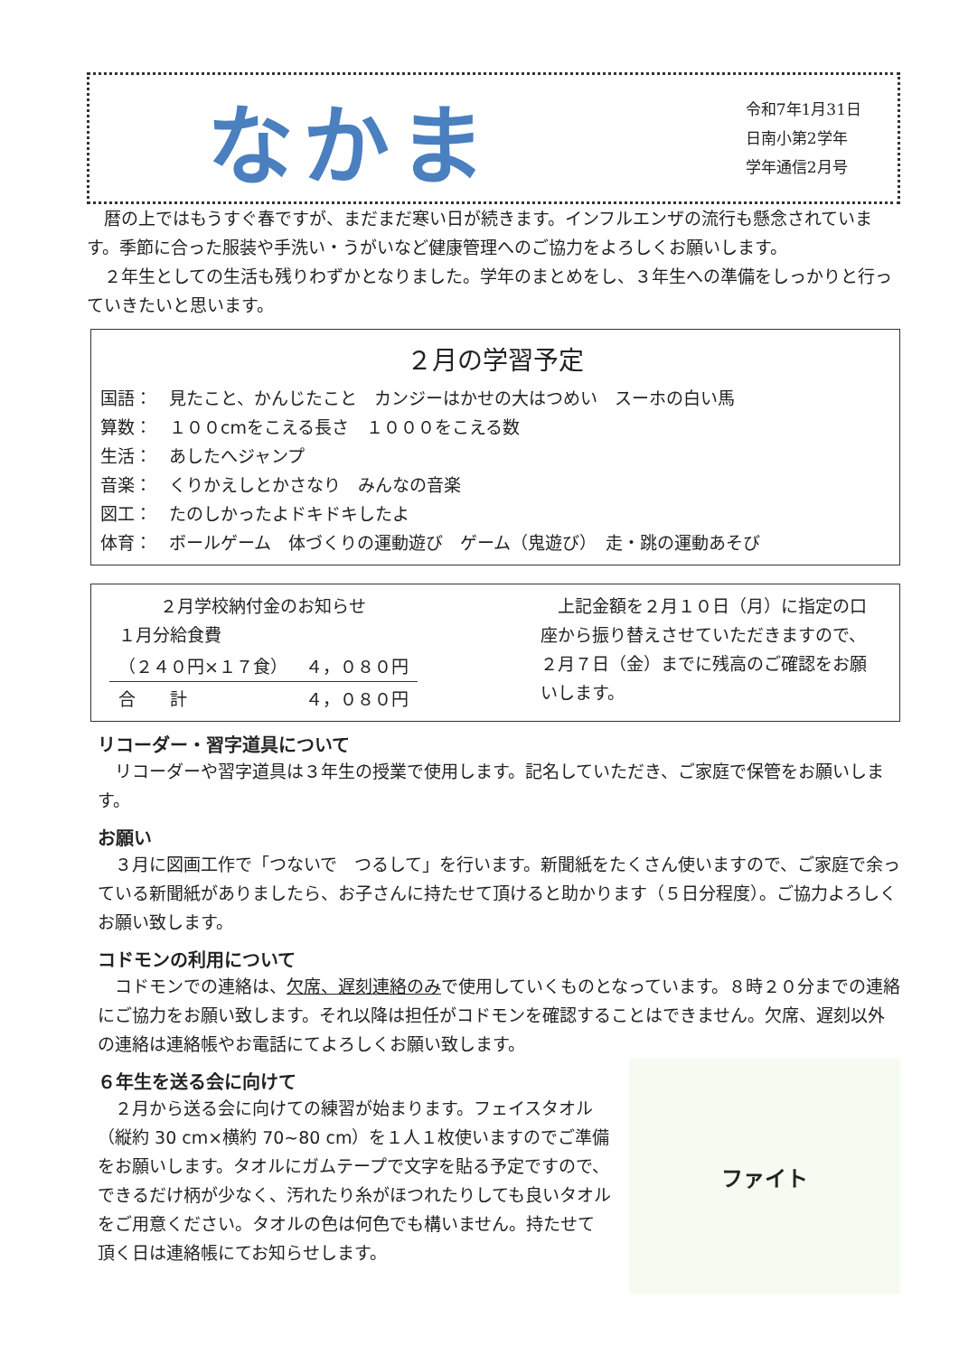なかま
令和7年1月31日
日南小第2学年
学年通信2月号
　暦の上ではもうすぐ春ですが、まだまだ寒い日が続きます。インフルエンザの流行も懸念されています。季節に合った服装や手洗い・うがいなど健康管理へのご協力をよろしくお願いします。
　２年生としての生活も残りわずかとなりました。学年のまとめをし、３年生への準備をしっかりと行っていきたいと思います。
２月の学習予定
国語：　見たこと、かんじたこと　カンジーはかせの大はつめい　スーホの白い馬
算数：　１００cmをこえる長さ　１０００をこえる数
生活：　あしたへジャンプ
音楽：　くりかえしとかさなり　みんなの音楽
図工：　たのしかったよドキドキしたよ
体育：　ボールゲーム　体づくりの運動遊び　ゲーム（鬼遊び）　走・跳の運動あそび
| ２月学校納付金のお知らせ | |
| --- | --- |
| １月分給食費 | |
| （２４０円×１７食） | ４，０８０円 |
| 合 計 | ４，０８０円 |
　上記金額を２月１０日（月）に指定の口座から振り替えさせていただきますので、２月７日（金）までに残高のご確認をお願いします。
リコーダー・習字道具について
　リコーダーや習字道具は３年生の授業で使用します。記名していただき、ご家庭で保管をお願いします。
お願い
　３月に図画工作で「つないで　つるして」を行います。新聞紙をたくさん使いますので、ご家庭で余っている新聞紙がありましたら、お子さんに持たせて頂けると助かります（５日分程度）。ご協力よろしくお願い致します。
コドモンの利用について
　コドモンでの連絡は、欠席、遅刻連絡のみで使用していくものとなっています。８時２０分までの連絡にご協力をお願い致します。それ以降は担任がコドモンを確認することはできません。欠席、遅刻以外の連絡は連絡帳やお電話にてよろしくお願い致します。
ファイト
６年生を送る会に向けて
　２月から送る会に向けての練習が始まります。フェイスタオル（縦約 30 cm×横約 70~80 cm）を１人１枚使いますのでご準備をお願いします。タオルにガムテープで文字を貼る予定ですので、できるだけ柄が少なく、汚れたり糸がほつれたりしても良いタオルをご用意ください。タオルの色は何色でも構いません。持たせて頂く日は連絡帳にてお知らせします。